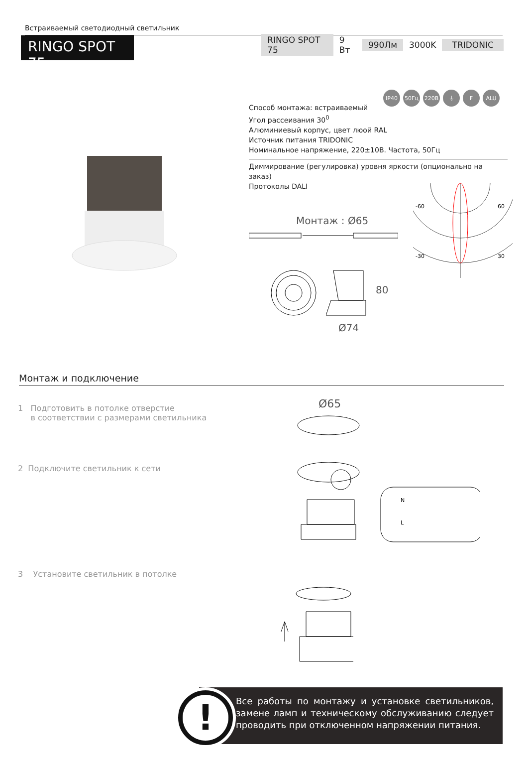Встраиваемый светодиодный светильник
RINGO SPOT 75
RINGO SPOT 75 9 Вт 990Лм 3000K TRIDONIC
IP40 50Гц 220В ⏚ F ALU
Способ монтажа: встраиваемый
Угол рассеивания 30<sup>0</sup>
Алюминиевый корпус, цвет люой RAL
Источник питания TRIDONIC
Номинальное напряжение, 220±10В. Частота, 50Гц
Диммирование (регулировка) уровня яркости (опционально на заказ)
Протоколы DALI
Монтаж : Ø65
80
Ø74
-60
60
-30
30
Монтаж и подключение
1 Подготовить в потолке отверстие
в соответствии с размерами светильника
Ø65
2 Подключите светильник к сети
N
L
3 Установите светильник в потолке
Все работы по монтажу и установке светильников, замене ламп и техническому обслуживанию следует проводить при отключенном напряжении питания.
!